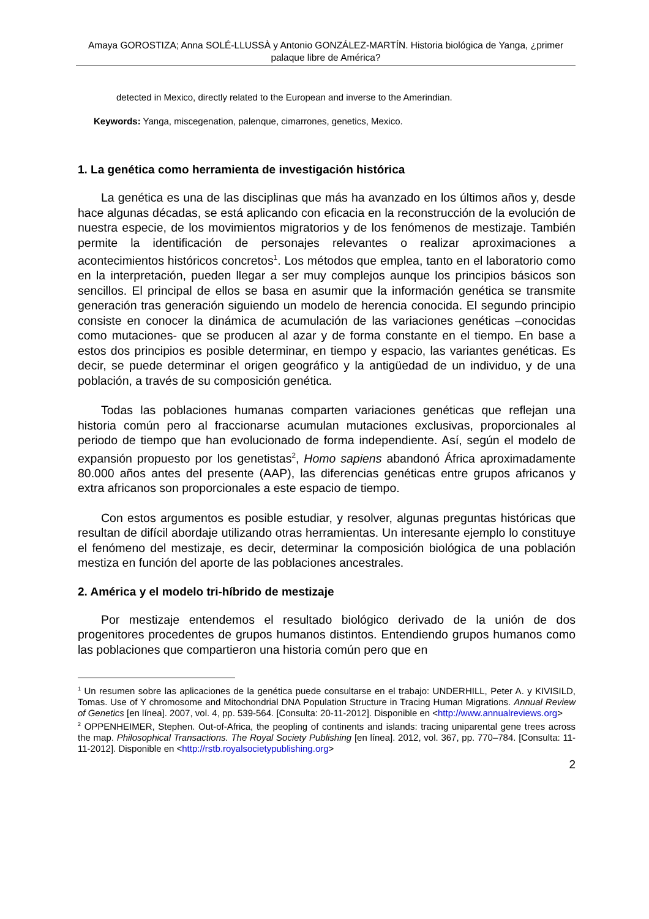Amaya GOROSTIZA; Anna SOLÉ-LLUSSÀ y Antonio GONZÁLEZ-MARTÍN. Historia biológica de Yanga, ¿primer palaque libre de América?
detected in Mexico, directly related to the European and inverse to the Amerindian.
Keywords: Yanga, miscegenation, palenque, cimarrones, genetics, Mexico.
1. La genética como herramienta de investigación histórica
La genética es una de las disciplinas que más ha avanzado en los últimos años y, desde hace algunas décadas, se está aplicando con eficacia en la reconstrucción de la evolución de nuestra especie, de los movimientos migratorios y de los fenómenos de mestizaje. También permite la identificación de personajes relevantes o realizar aproximaciones a acontecimientos históricos concretos<sup>1</sup>. Los métodos que emplea, tanto en el laboratorio como en la interpretación, pueden llegar a ser muy complejos aunque los principios básicos son sencillos. El principal de ellos se basa en asumir que la información genética se transmite generación tras generación siguiendo un modelo de herencia conocida. El segundo principio consiste en conocer la dinámica de acumulación de las variaciones genéticas –conocidas como mutaciones- que se producen al azar y de forma constante en el tiempo. En base a estos dos principios es posible determinar, en tiempo y espacio, las variantes genéticas. Es decir, se puede determinar el origen geográfico y la antigüedad de un individuo, y de una población, a través de su composición genética.
Todas las poblaciones humanas comparten variaciones genéticas que reflejan una historia común pero al fraccionarse acumulan mutaciones exclusivas, proporcionales al periodo de tiempo que han evolucionado de forma independiente. Así, según el modelo de expansión propuesto por los genetistas<sup>2</sup>, Homo sapiens abandonó África aproximadamente 80.000 años antes del presente (AAP), las diferencias genéticas entre grupos africanos y extra africanos son proporcionales a este espacio de tiempo.
Con estos argumentos es posible estudiar, y resolver, algunas preguntas históricas que resultan de difícil abordaje utilizando otras herramientas. Un interesante ejemplo lo constituye el fenómeno del mestizaje, es decir, determinar la composición biológica de una población mestiza en función del aporte de las poblaciones ancestrales.
2. América y el modelo tri-híbrido de mestizaje
Por mestizaje entendemos el resultado biológico derivado de la unión de dos progenitores procedentes de grupos humanos distintos. Entendiendo grupos humanos como las poblaciones que compartieron una historia común pero que en
<sup>1</sup> Un resumen sobre las aplicaciones de la genética puede consultarse en el trabajo: UNDERHILL, Peter A. y KIVISILD, Tomas. Use of Y chromosome and Mitochondrial DNA Population Structure in Tracing Human Migrations. Annual Review of Genetics [en línea]. 2007, vol. 4, pp. 539-564. [Consulta: 20-11-2012]. Disponible en <http://www.annualreviews.org>
<sup>2</sup> OPPENHEIMER, Stephen. Out-of-Africa, the peopling of continents and islands: tracing uniparental gene trees across the map. Philosophical Transactions. The Royal Society Publishing [en línea]. 2012, vol. 367, pp. 770–784. [Consulta: 11-11-2012]. Disponible en <http://rstb.royalsocietypublishing.org>
2